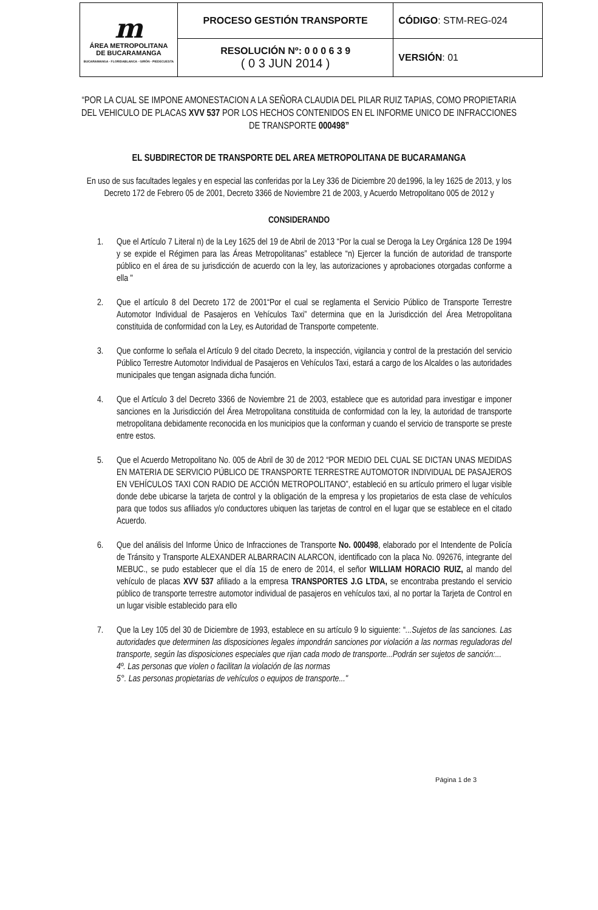| m ÁREA METROPOLITANA DE BUCARAMANGA BUCARAMANGA - FLORIDABLANCA - GIRÓN - PIEDECUESTA | PROCESO GESTIÓN TRANSPORTE | CÓDIGO : STM-REG-024 |
| | RESOLUCIÓN Nº: 0 0 0 6 3 9 ( 0 3 JUN 2014 ) | VERSIÓN : 01 |
“POR LA CUAL SE IMPONE AMONESTACION A LA SEÑORA CLAUDIA DEL PILAR RUIZ TAPIAS, COMO PROPIETARIA DEL VEHICULO DE PLACAS XVV 537 POR LOS HECHOS CONTENIDOS EN EL INFORME UNICO DE INFRACCIONES DE TRANSPORTE 000498”
EL SUBDIRECTOR DE TRANSPORTE DEL AREA METROPOLITANA DE BUCARAMANGA
En uso de sus facultades legales y en especial las conferidas por la Ley 336 de Diciembre 20 de1996, la ley 1625 de 2013, y los Decreto 172 de Febrero 05 de 2001, Decreto 3366 de Noviembre 21 de 2003, y Acuerdo Metropolitano 005 de 2012 y
CONSIDERANDO
1. Que el Artículo 7 Literal n) de la Ley 1625 del 19 de Abril de 2013 “Por la cual se Deroga la Ley Orgánica 128 De 1994 y se expide el Régimen para las Áreas Metropolitanas” establece “n) Ejercer la función de autoridad de transporte público en el área de su jurisdicción de acuerdo con la ley, las autorizaciones y aprobaciones otorgadas conforme a ella "
2. Que el artículo 8 del Decreto 172 de 2001“Por el cual se reglamenta el Servicio Público de Transporte Terrestre Automotor Individual de Pasajeros en Vehículos Taxi” determina que en la Jurisdicción del Área Metropolitana constituida de conformidad con la Ley, es Autoridad de Transporte competente.
3. Que conforme lo señala el Artículo 9 del citado Decreto, la inspección, vigilancia y control de la prestación del servicio Público Terrestre Automotor Individual de Pasajeros en Vehículos Taxi, estará a cargo de los Alcaldes o las autoridades municipales que tengan asignada dicha función.
4. Que el Artículo 3 del Decreto 3366 de Noviembre 21 de 2003, establece que es autoridad para investigar e imponer sanciones en la Jurisdicción del Área Metropolitana constituida de conformidad con la ley, la autoridad de transporte metropolitana debidamente reconocida en los municipios que la conforman y cuando el servicio de transporte se preste entre estos.
5. Que el Acuerdo Metropolitano No. 005 de Abril de 30 de 2012 “POR MEDIO DEL CUAL SE DICTAN UNAS MEDIDAS EN MATERIA DE SERVICIO PÚBLICO DE TRANSPORTE TERRESTRE AUTOMOTOR INDIVIDUAL DE PASAJEROS EN VEHÍCULOS TAXI CON RADIO DE ACCIÓN METROPOLITANO”, estableció en su artículo primero el lugar visible donde debe ubicarse la tarjeta de control y la obligación de la empresa y los propietarios de esta clase de vehículos para que todos sus afiliados y/o conductores ubiquen las tarjetas de control en el lugar que se establece en el citado Acuerdo.
6. Que del análisis del Informe Único de Infracciones de Transporte No. 000498, elaborado por el Intendente de Policía de Tránsito y Transporte ALEXANDER ALBARRACIN ALARCON, identificado con la placa No. 092676, integrante del MEBUC., se pudo establecer que el día 15 de enero de 2014, el señor WILLIAM HORACIO RUIZ, al mando del vehículo de placas XVV 537 afiliado a la empresa TRANSPORTES J.G LTDA, se encontraba prestando el servicio público de transporte terrestre automotor individual de pasajeros en vehículos taxi, al no portar la Tarjeta de Control en un lugar visible establecido para ello
7. Que la Ley 105 del 30 de Diciembre de 1993, establece en su artículo 9 lo siguiente: “...Sujetos de las sanciones. Las autoridades que determinen las disposiciones legales impondrán sanciones por violación a las normas reguladoras del transporte, según las disposiciones especiales que rijan cada modo de transporte...Podrán ser sujetos de sanción:...
4º. Las personas que violen o facilitan la violación de las normas
5°. Las personas propietarias de vehículos o equipos de transporte..."
Página 1 de 3